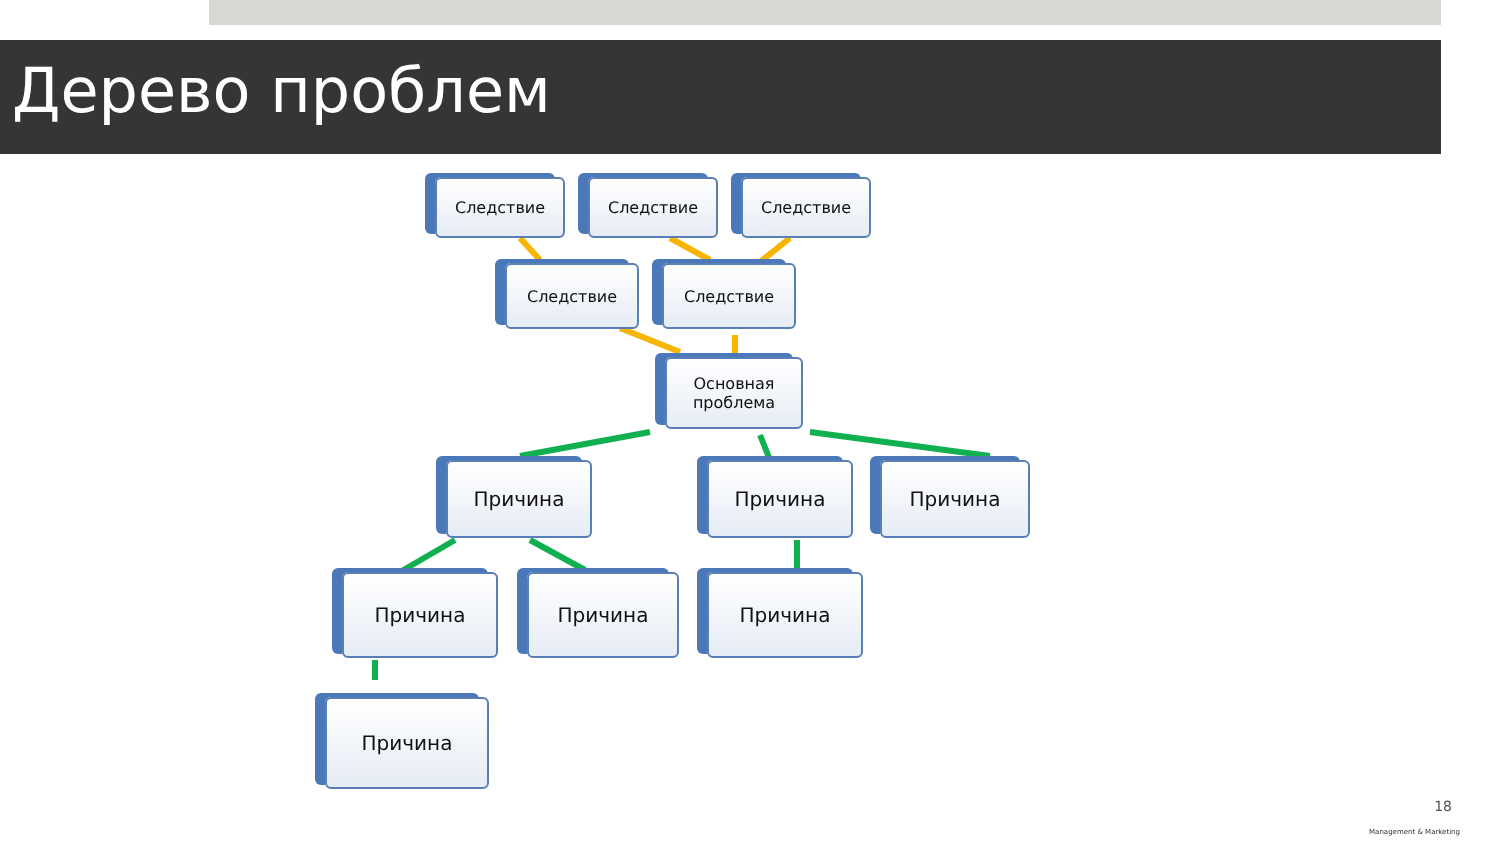Дерево проблем
Следствие Следствие Следствие
Следствие Следствие
Основная
проблема
Причина Причина Причина
Причина Причина Причина
Причина
18
Management & Marketing